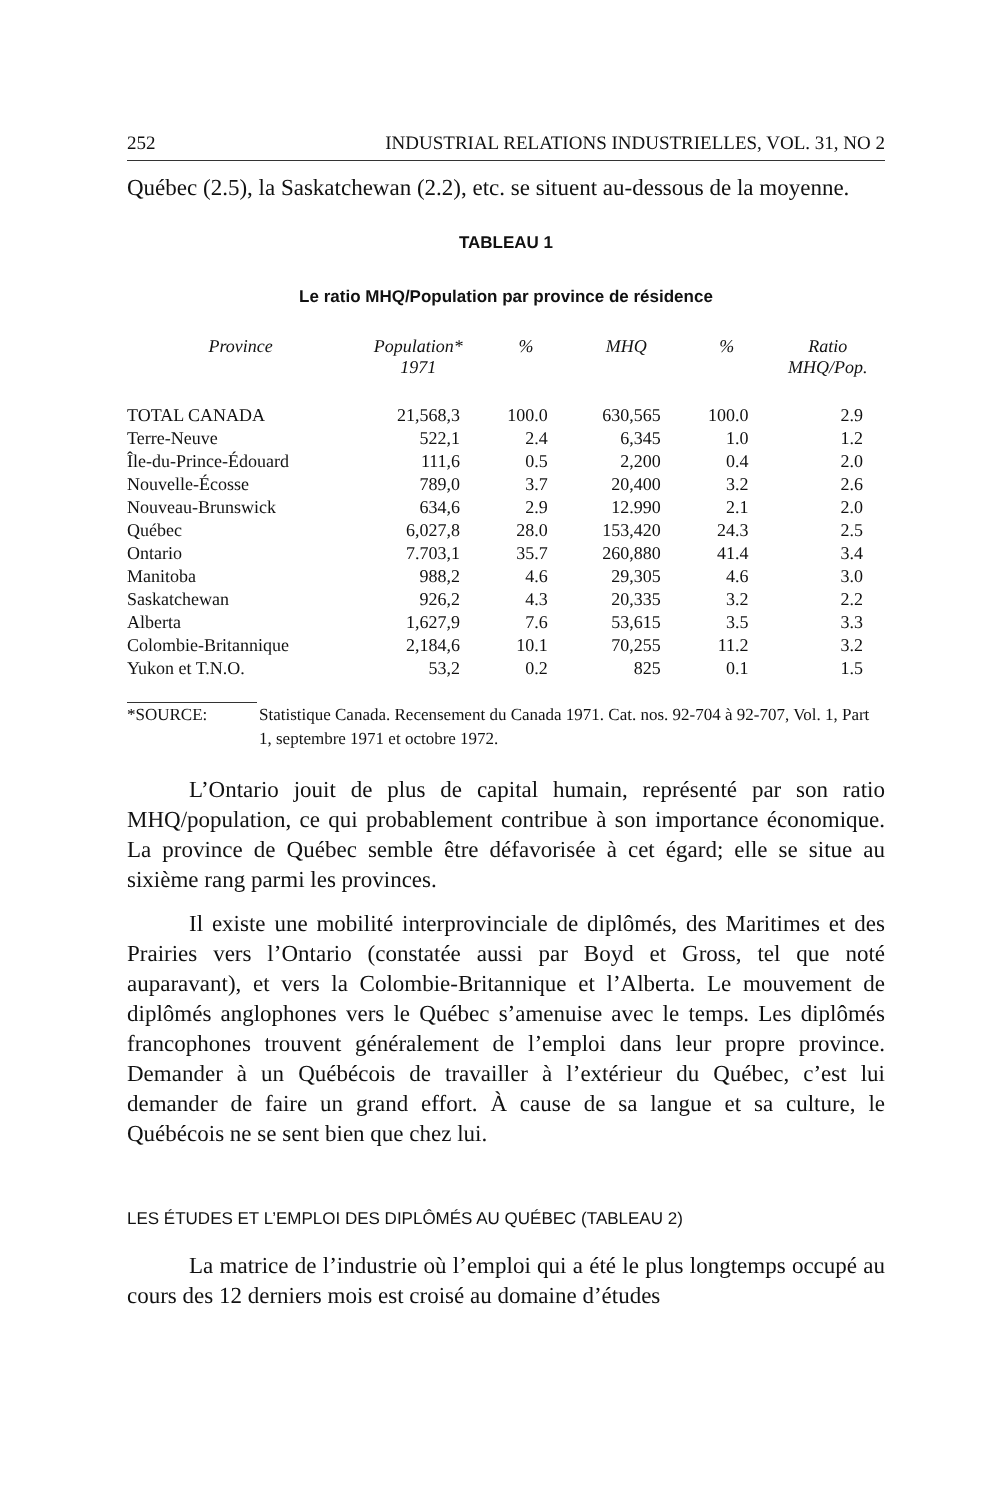252 INDUSTRIAL RELATIONS INDUSTRIELLES, VOL. 31, NO 2
Québec (2.5), la Saskatchewan (2.2), etc. se situent au-dessous de la moyenne.
TABLEAU 1
Le ratio MHQ/Population par province de résidence
| Province | Population* 1971 | % | MHQ | % | Ratio MHQ/Pop. |
| --- | --- | --- | --- | --- | --- |
| TOTAL CANADA | 21,568,3 | 100.0 | 630,565 | 100.0 | 2.9 |
| Terre-Neuve | 522,1 | 2.4 | 6,345 | 1.0 | 1.2 |
| Île-du-Prince-Édouard | 111,6 | 0.5 | 2,200 | 0.4 | 2.0 |
| Nouvelle-Écosse | 789,0 | 3.7 | 20,400 | 3.2 | 2.6 |
| Nouveau-Brunswick | 634,6 | 2.9 | 12.990 | 2.1 | 2.0 |
| Québec | 6,027,8 | 28.0 | 153,420 | 24.3 | 2.5 |
| Ontario | 7.703,1 | 35.7 | 260,880 | 41.4 | 3.4 |
| Manitoba | 988,2 | 4.6 | 29,305 | 4.6 | 3.0 |
| Saskatchewan | 926,2 | 4.3 | 20,335 | 3.2 | 2.2 |
| Alberta | 1,627,9 | 7.6 | 53,615 | 3.5 | 3.3 |
| Colombie-Britannique | 2,184,6 | 10.1 | 70,255 | 11.2 | 3.2 |
| Yukon et T.N.O. | 53,2 | 0.2 | 825 | 0.1 | 1.5 |
*SOURCE: Statistique Canada. Recensement du Canada 1971. Cat. nos. 92-704 à 92-707, Vol. 1, Part 1, septembre 1971 et octobre 1972.
L’Ontario jouit de plus de capital humain, représenté par son ratio MHQ/population, ce qui probablement contribue à son importance économique. La province de Québec semble être défavorisée à cet égard; elle se situe au sixième rang parmi les provinces.
Il existe une mobilité interprovinciale de diplômés, des Maritimes et des Prairies vers l’Ontario (constatée aussi par Boyd et Gross, tel que noté auparavant), et vers la Colombie-Britannique et l’Alberta. Le mouvement de diplômés anglophones vers le Québec s’amenuise avec le temps. Les diplômés francophones trouvent généralement de l’emploi dans leur propre province. Demander à un Québécois de travailler à l’extérieur du Québec, c’est lui demander de faire un grand effort. À cause de sa langue et sa culture, le Québécois ne se sent bien que chez lui.
LES ÉTUDES ET L’EMPLOI DES DIPLÔMÉS AU QUÉBEC (TABLEAU 2)
La matrice de l’industrie où l’emploi qui a été le plus longtemps occupé au cours des 12 derniers mois est croisé au domaine d’études